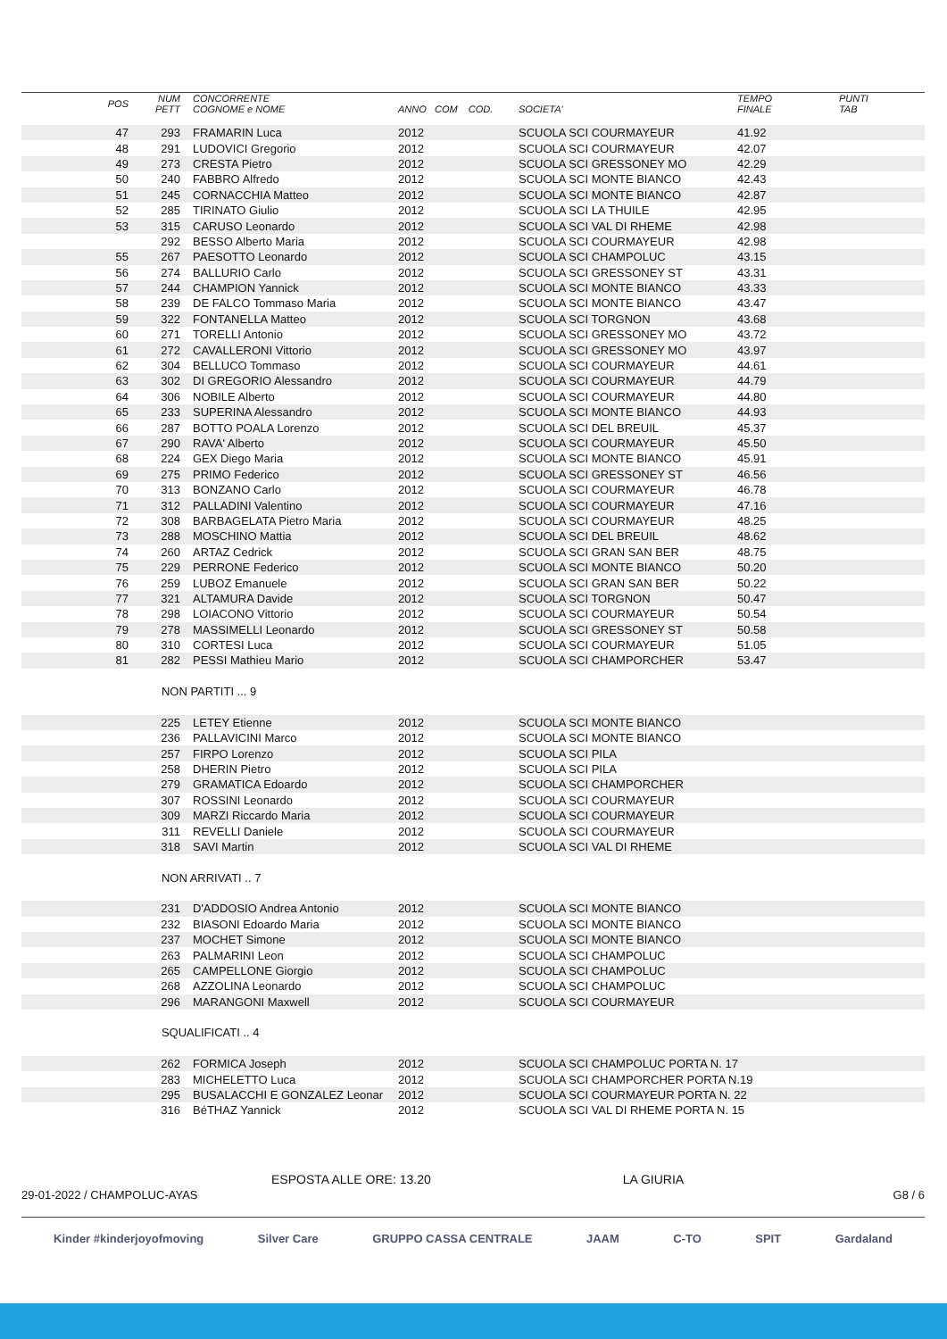| POS | NUM PETT | CONCORRENTE COGNOME e NOME | ANNO COM COD. | SOCIETA' | TEMPO FINALE | PUNTI TAB |
| --- | --- | --- | --- | --- | --- | --- |
| 47 | 293 | FRAMARIN Luca | 2012 | SCUOLA SCI COURMAYEUR | 41.92 | |
| 48 | 291 | LUDOVICI Gregorio | 2012 | SCUOLA SCI COURMAYEUR | 42.07 | |
| 49 | 273 | CRESTA Pietro | 2012 | SCUOLA SCI GRESSONEY MO | 42.29 | |
| 50 | 240 | FABBRO Alfredo | 2012 | SCUOLA SCI MONTE BIANCO | 42.43 | |
| 51 | 245 | CORNACCHIA Matteo | 2012 | SCUOLA SCI MONTE BIANCO | 42.87 | |
| 52 | 285 | TIRINATO Giulio | 2012 | SCUOLA SCI LA THUILE | 42.95 | |
| 53 | 315 | CARUSO Leonardo | 2012 | SCUOLA SCI VAL DI RHEME | 42.98 | |
| | 292 | BESSO Alberto Maria | 2012 | SCUOLA SCI COURMAYEUR | 42.98 | |
| 55 | 267 | PAESOTTO Leonardo | 2012 | SCUOLA SCI CHAMPOLUC | 43.15 | |
| 56 | 274 | BALLURIO Carlo | 2012 | SCUOLA SCI GRESSONEY ST | 43.31 | |
| 57 | 244 | CHAMPION Yannick | 2012 | SCUOLA SCI MONTE BIANCO | 43.33 | |
| 58 | 239 | DE FALCO Tommaso Maria | 2012 | SCUOLA SCI MONTE BIANCO | 43.47 | |
| 59 | 322 | FONTANELLA Matteo | 2012 | SCUOLA SCI TORGNON | 43.68 | |
| 60 | 271 | TORELLI Antonio | 2012 | SCUOLA SCI GRESSONEY MO | 43.72 | |
| 61 | 272 | CAVALLERONI Vittorio | 2012 | SCUOLA SCI GRESSONEY MO | 43.97 | |
| 62 | 304 | BELLUCO Tommaso | 2012 | SCUOLA SCI COURMAYEUR | 44.61 | |
| 63 | 302 | DI GREGORIO Alessandro | 2012 | SCUOLA SCI COURMAYEUR | 44.79 | |
| 64 | 306 | NOBILE Alberto | 2012 | SCUOLA SCI COURMAYEUR | 44.80 | |
| 65 | 233 | SUPERINA Alessandro | 2012 | SCUOLA SCI MONTE BIANCO | 44.93 | |
| 66 | 287 | BOTTO POALA Lorenzo | 2012 | SCUOLA SCI DEL BREUIL | 45.37 | |
| 67 | 290 | RAVA' Alberto | 2012 | SCUOLA SCI COURMAYEUR | 45.50 | |
| 68 | 224 | GEX Diego Maria | 2012 | SCUOLA SCI MONTE BIANCO | 45.91 | |
| 69 | 275 | PRIMO Federico | 2012 | SCUOLA SCI GRESSONEY ST | 46.56 | |
| 70 | 313 | BONZANO Carlo | 2012 | SCUOLA SCI COURMAYEUR | 46.78 | |
| 71 | 312 | PALLADINI Valentino | 2012 | SCUOLA SCI COURMAYEUR | 47.16 | |
| 72 | 308 | BARBAGELATA Pietro Maria | 2012 | SCUOLA SCI COURMAYEUR | 48.25 | |
| 73 | 288 | MOSCHINO Mattia | 2012 | SCUOLA SCI DEL BREUIL | 48.62 | |
| 74 | 260 | ARTAZ Cedrick | 2012 | SCUOLA SCI GRAN SAN BER | 48.75 | |
| 75 | 229 | PERRONE Federico | 2012 | SCUOLA SCI MONTE BIANCO | 50.20 | |
| 76 | 259 | LUBOZ Emanuele | 2012 | SCUOLA SCI GRAN SAN BER | 50.22 | |
| 77 | 321 | ALTAMURA Davide | 2012 | SCUOLA SCI TORGNON | 50.47 | |
| 78 | 298 | LOIACONO Vittorio | 2012 | SCUOLA SCI COURMAYEUR | 50.54 | |
| 79 | 278 | MASSIMELLI Leonardo | 2012 | SCUOLA SCI GRESSONEY ST | 50.58 | |
| 80 | 310 | CORTESI Luca | 2012 | SCUOLA SCI COURMAYEUR | 51.05 | |
| 81 | 282 | PESSI Mathieu Mario | 2012 | SCUOLA SCI CHAMPORCHER | 53.47 | |
| | NON PARTITI ... 9 | | | | | |
| | 225 | LETEY Etienne | 2012 | SCUOLA SCI MONTE BIANCO | | |
| | 236 | PALLAVICINI Marco | 2012 | SCUOLA SCI MONTE BIANCO | | |
| | 257 | FIRPO Lorenzo | 2012 | SCUOLA SCI PILA | | |
| | 258 | DHERIN Pietro | 2012 | SCUOLA SCI PILA | | |
| | 279 | GRAMATICA Edoardo | 2012 | SCUOLA SCI CHAMPORCHER | | |
| | 307 | ROSSINI Leonardo | 2012 | SCUOLA SCI COURMAYEUR | | |
| | 309 | MARZI Riccardo Maria | 2012 | SCUOLA SCI COURMAYEUR | | |
| | 311 | REVELLI Daniele | 2012 | SCUOLA SCI COURMAYEUR | | |
| | 318 | SAVI Martin | 2012 | SCUOLA SCI VAL DI RHEME | | |
| | NON ARRIVATI .. 7 | | | | | |
| | 231 | D'ADDOSIO Andrea Antonio | 2012 | SCUOLA SCI MONTE BIANCO | | |
| | 232 | BIASONI Edoardo Maria | 2012 | SCUOLA SCI MONTE BIANCO | | |
| | 237 | MOCHET Simone | 2012 | SCUOLA SCI MONTE BIANCO | | |
| | 263 | PALMARINI Leon | 2012 | SCUOLA SCI CHAMPOLUC | | |
| | 265 | CAMPELLONE Giorgio | 2012 | SCUOLA SCI CHAMPOLUC | | |
| | 268 | AZZOLINA Leonardo | 2012 | SCUOLA SCI CHAMPOLUC | | |
| | 296 | MARANGONI Maxwell | 2012 | SCUOLA SCI COURMAYEUR | | |
| | SQUALIFICATI .. 4 | | | | | |
| | 262 | FORMICA Joseph | 2012 | SCUOLA SCI CHAMPOLUC PORTA N. 17 | | |
| | 283 | MICHELETTO Luca | 2012 | SCUOLA SCI CHAMPORCHER PORTA N.19 | | |
| | 295 | BUSALACCHI E GONZALEZ Leonar | 2012 | SCUOLA SCI COURMAYEUR PORTA N. 22 | | |
| | 316 | BéTHAZ Yannick | 2012 | SCUOLA SCI VAL DI RHEME PORTA N. 15 | | |
ESPOSTA ALLE ORE: 13.20 LA GIURIA
29-01-2022 / CHAMPOLUC-AYAS G8 / 6
Kinder #kinderjoyofmoving Silver Care GRUPPO CASSA CENTRALE JAAM C-TO SPIT Gardaland